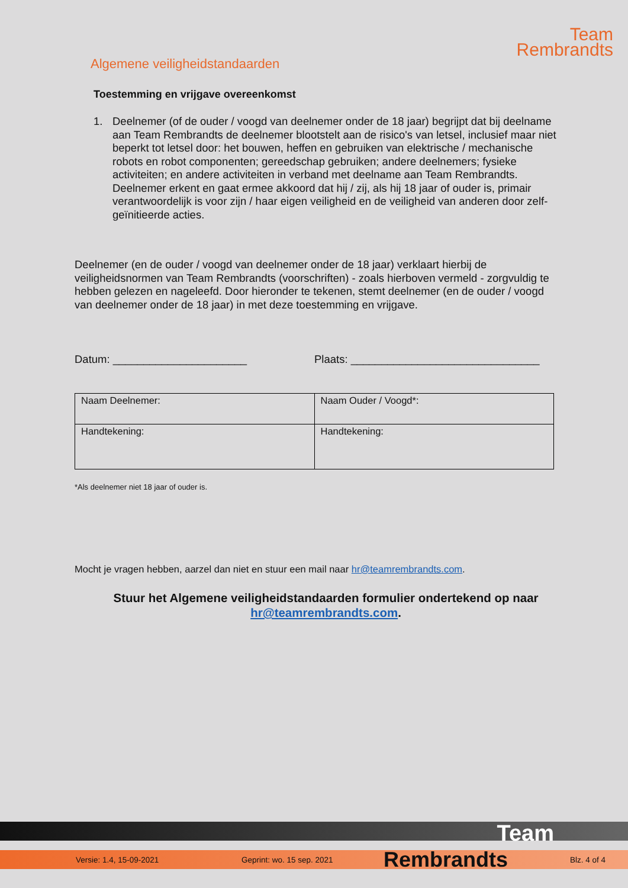Team
Rembrandts
Algemene veiligheidstandaarden
Toestemming en vrijgave overeenkomst
1. Deelnemer (of de ouder / voogd van deelnemer onder de 18 jaar) begrijpt dat bij deelname aan Team Rembrandts de deelnemer blootstelt aan de risico's van letsel, inclusief maar niet beperkt tot letsel door: het bouwen, heffen en gebruiken van elektrische / mechanische robots en robot componenten; gereedschap gebruiken; andere deelnemers; fysieke activiteiten; en andere activiteiten in verband met deelname aan Team Rembrandts. Deelnemer erkent en gaat ermee akkoord dat hij / zij, als hij 18 jaar of ouder is, primair verantwoordelijk is voor zijn / haar eigen veiligheid en de veiligheid van anderen door zelf-geïnitieerde acties.
Deelnemer (en de ouder / voogd van deelnemer onder de 18 jaar) verklaart hierbij de veiligheidsnormen van Team Rembrandts (voorschriften) - zoals hierboven vermeld - zorgvuldig te hebben gelezen en nageleefd. Door hieronder te tekenen, stemt deelnemer (en de ouder / voogd van deelnemer onder de 18 jaar) in met deze toestemming en vrijgave.
Datum: ______________________ Plaats: _______________________________
| Naam Deelnemer: | Naam Ouder / Voogd*: |
| Handtekening: | Handtekening: |
*Als deelnemer niet 18 jaar of ouder is.
Mocht je vragen hebben, aarzel dan niet en stuur een mail naar hr@teamrembrandts.com.
Stuur het Algemene veiligheidstandaarden formulier ondertekend op naar
hr@teamrembrandts.com.
Team
Versie: 1.4, 15-09-2021 Geprint: wo. 15 sep. 2021 Rembrandts Blz. 4 of 4